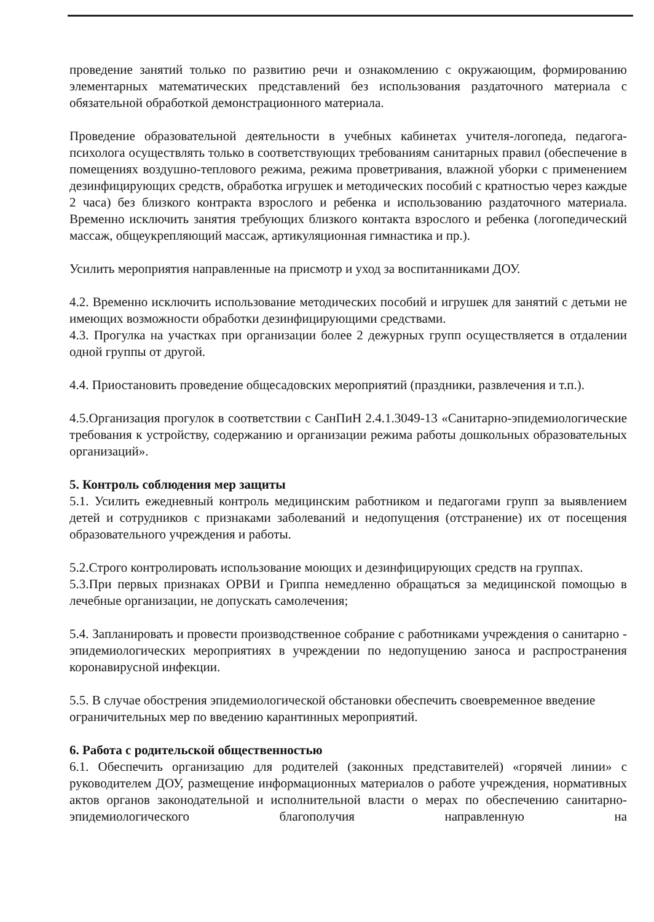проведение занятий только по развитию речи и ознакомлению с окружающим, формированию элементарных математических представлений без использования раздаточного материала с обязательной обработкой демонстрационного материала.
Проведение образовательной деятельности в учебных кабинетах учителя-логопеда, педагога-психолога осуществлять только в соответствующих требованиям санитарных правил (обеспечение в помещениях воздушно-теплового режима, режима проветривания, влажной уборки с применением дезинфицирующих средств, обработка игрушек и методических пособий с кратностью через каждые 2 часа) без близкого контракта взрослого и ребенка и использованию раздаточного материала. Временно исключить занятия требующих близкого контакта взрослого и ребенка (логопедический массаж, общеукрепляющий массаж, артикуляционная гимнастика и пр.).
Усилить мероприятия направленные на присмотр и уход за воспитанниками ДОУ.
4.2. Временно исключить использование методических пособий и игрушек для занятий с детьми не имеющих возможности обработки дезинфицирующими средствами.
4.3. Прогулка на участках при организации более 2 дежурных групп осуществляется в отдалении одной группы от другой.
4.4. Приостановить проведение общесадовских мероприятий (праздники, развлечения и т.п.).
4.5.Организация прогулок в соответствии с СанПиН 2.4.1.3049-13 «Санитарно-эпидемиологические требования к устройству, содержанию и организации режима работы дошкольных образовательных организаций».
5. Контроль соблюдения мер защиты
5.1. Усилить ежедневный контроль медицинским работником и педагогами групп за выявлением детей и сотрудников с признаками заболеваний и недопущения (отстранение) их от посещения образовательного учреждения и работы.
5.2.Строго контролировать использование моющих и дезинфицирующих средств на группах.
5.3.При первых признаках ОРВИ и Гриппа немедленно обращаться за медицинской помощью в лечебные организации, не допускать самолечения;
5.4. Запланировать и провести производственное собрание с работниками учреждения о санитарно - эпидемиологических мероприятиях в учреждении по недопущению заноса и распространения коронавирусной инфекции.
5.5. В случае обострения эпидемиологической обстановки обеспечить своевременное введение ограничительных мер по введению карантинных мероприятий.
6. Работа с родительской общественностью
6.1. Обеспечить организацию для родителей (законных представителей) «горячей линии» с руководителем ДОУ, размещение информационных материалов о работе учреждения, нормативных актов органов законодательной и исполнительной власти о мерах по обеспечению санитарно-эпидемиологического благополучия направленную на